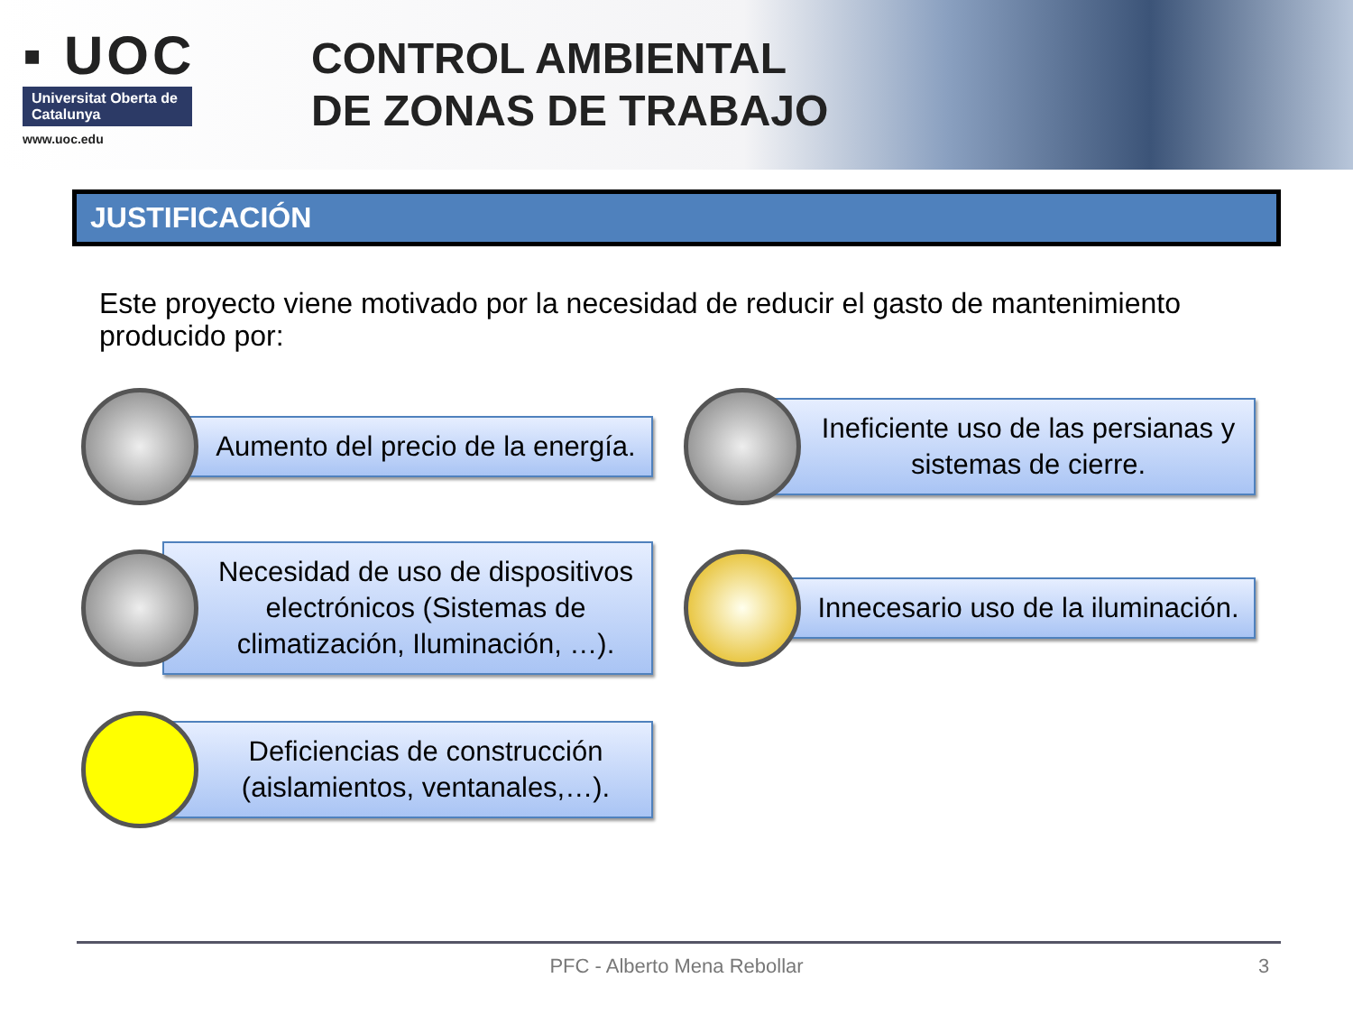▪ UOC
Universitat Oberta de Catalunya
www.uoc.edu
CONTROL AMBIENTAL
DE ZONAS DE TRABAJO
JUSTIFICACIÓN
Este proyecto viene motivado por la necesidad de reducir el gasto de mantenimiento producido por:
Aumento del precio de la energía.
Ineficiente uso de las persianas y sistemas de cierre.
Necesidad de uso de dispositivos electrónicos (Sistemas de climatización, Iluminación, …).
Innecesario uso de la iluminación.
Deficiencias de construcción (aislamientos, ventanales,…).
PFC - Alberto Mena Rebollar 3